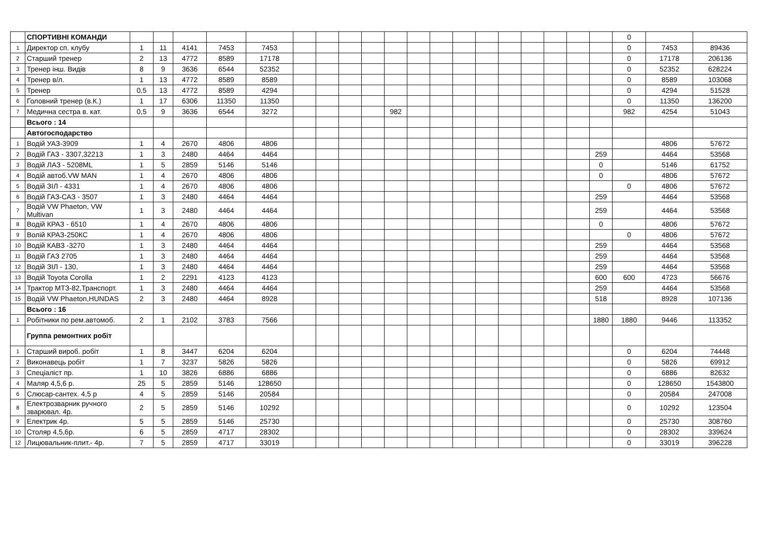| | СПОРТИВНІ КОМАНДИ | | | | | | | | | | | | | | | | | | | | 0 | | |
| 1 | Директор сп. клубу | 1 | 11 | 4141 | 7453 | 7453 | | | | | | | | | | | | | | | 0 | 7453 | 89436 |
| 2 | Старший тренер | 2 | 13 | 4772 | 8589 | 17178 | | | | | | | | | | | | | | | 0 | 17178 | 206136 |
| 3 | Тренер інш. Видів | 8 | 9 | 3636 | 6544 | 52352 | | | | | | | | | | | | | | | 0 | 52352 | 628224 |
| 4 | Тренер в/л. | 1 | 13 | 4772 | 8589 | 8589 | | | | | | | | | | | | | | | 0 | 8589 | 103068 |
| 5 | Тренер | 0,5 | 13 | 4772 | 8589 | 4294 | | | | | | | | | | | | | | | 0 | 4294 | 51528 |
| 6 | Головний тренер (в.К.) | 1 | 17 | 6306 | 11350 | 11350 | | | | | | | | | | | | | | | 0 | 11350 | 136200 |
| 7 | Медична сестра в. кат. | 0,5 | 9 | 3636 | 6544 | 3272 | | | | | 982 | | | | | | | | | | 982 | 4254 | 51043 |
| | Всього : 14 | | | | | | | | | | | | | | | | | | | | | | |
| | Автогосподарство | | | | | | | | | | | | | | | | | | | | | | |
| 1 | Водій УАЗ-3909 | 1 | 4 | 2670 | 4806 | 4806 | | | | | | | | | | | | | | | | 4806 | 57672 |
| 2 | Водій ГАЗ - 3307,32213 | 1 | 3 | 2480 | 4464 | 4464 | | | | | | | | | | | | | | 259 | | 4464 | 53568 |
| 3 | Водій ЛАЗ - 5208ML | 1 | 5 | 2859 | 5146 | 5146 | | | | | | | | | | | | | | 0 | | 5146 | 61752 |
| 4 | Водій автоб.VW MAN | 1 | 4 | 2670 | 4806 | 4806 | | | | | | | | | | | | | | 0 | | 4806 | 57672 |
| 5 | Водій ЗІЛ - 4331 | 1 | 4 | 2670 | 4806 | 4806 | | | | | | | | | | | | | | | 0 | 4806 | 57672 |
| 6 | Водій ГАЗ-САЗ - 3507 | 1 | 3 | 2480 | 4464 | 4464 | | | | | | | | | | | | | | 259 | | 4464 | 53568 |
| 7 | Водій VW Phaeton, VW Multivan | 1 | 3 | 2480 | 4464 | 4464 | | | | | | | | | | | | | | 259 | | 4464 | 53568 |
| 8 | Водій КРАЗ - 6510 | 1 | 4 | 2670 | 4806 | 4806 | | | | | | | | | | | | | | 0 | | 4806 | 57672 |
| 9 | Волій КРАЗ-250КС | 1 | 4 | 2670 | 4806 | 4806 | | | | | | | | | | | | | | | 0 | 4806 | 57672 |
| 10 | Водій КАВЗ -3270 | 1 | 3 | 2480 | 4464 | 4464 | | | | | | | | | | | | | | 259 | | 4464 | 53568 |
| 11 | Водій ГАЗ 2705 | 1 | 3 | 2480 | 4464 | 4464 | | | | | | | | | | | | | | 259 | | 4464 | 53568 |
| 12 | Водій ЗІЛ - 130, | 1 | 3 | 2480 | 4464 | 4464 | | | | | | | | | | | | | | 259 | | 4464 | 53568 |
| 13 | Водій Toyota Corolla | 1 | 2 | 2291 | 4123 | 4123 | | | | | | | | | | | | | | 600 | 600 | 4723 | 56676 |
| 14 | Трактор МТЗ-82,Транспорт. | 1 | 3 | 2480 | 4464 | 4464 | | | | | | | | | | | | | | 259 | | 4464 | 53568 |
| 15 | Водій VW Phaeton,HUNDAS | 2 | 3 | 2480 | 4464 | 8928 | | | | | | | | | | | | | | 518 | | 8928 | 107136 |
| | Всього : 16 | | | | | | | | | | | | | | | | | | | | | | |
| 1 | Робітники по рем.автомоб. | 2 | 1 | 2102 | 3783 | 7566 | | | | | | | | | | | | | | 1880 | 1880 | 9446 | 113352 |
| | Группа ремонтних робіт | | | | | | | | | | | | | | | | | | | | | | |
| 1 | Старший вироб. робіт | 1 | 8 | 3447 | 6204 | 6204 | | | | | | | | | | | | | | | 0 | 6204 | 74448 |
| 2 | Виконавець робіт | 1 | 7 | 3237 | 5826 | 5826 | | | | | | | | | | | | | | | 0 | 5826 | 69912 |
| 3 | Спеціаліст пр. | 1 | 10 | 3826 | 6886 | 6886 | | | | | | | | | | | | | | | 0 | 6886 | 82632 |
| 4 | Маляр 4,5,6 р. | 25 | 5 | 2859 | 5146 | 128650 | | | | | | | | | | | | | | | 0 | 128650 | 1543800 |
| 6 | Слюсар-сантех. 4,5 р | 4 | 5 | 2859 | 5146 | 20584 | | | | | | | | | | | | | | | 0 | 20584 | 247008 |
| 8 | Електрозварник ручного зварювал. 4р. | 2 | 5 | 2859 | 5146 | 10292 | | | | | | | | | | | | | | | 0 | 10292 | 123504 |
| 9 | Електрик 4р. | 5 | 5 | 2859 | 5146 | 25730 | | | | | | | | | | | | | | | 0 | 25730 | 308760 |
| 10 | Столяр 4,5,6р. | 6 | 5 | 2859 | 4717 | 28302 | | | | | | | | | | | | | | | 0 | 28302 | 339624 |
| 12 | Лицювальник-плит.- 4р. | 7 | 5 | 2859 | 4717 | 33019 | | | | | | | | | | | | | | | 0 | 33019 | 396228 |